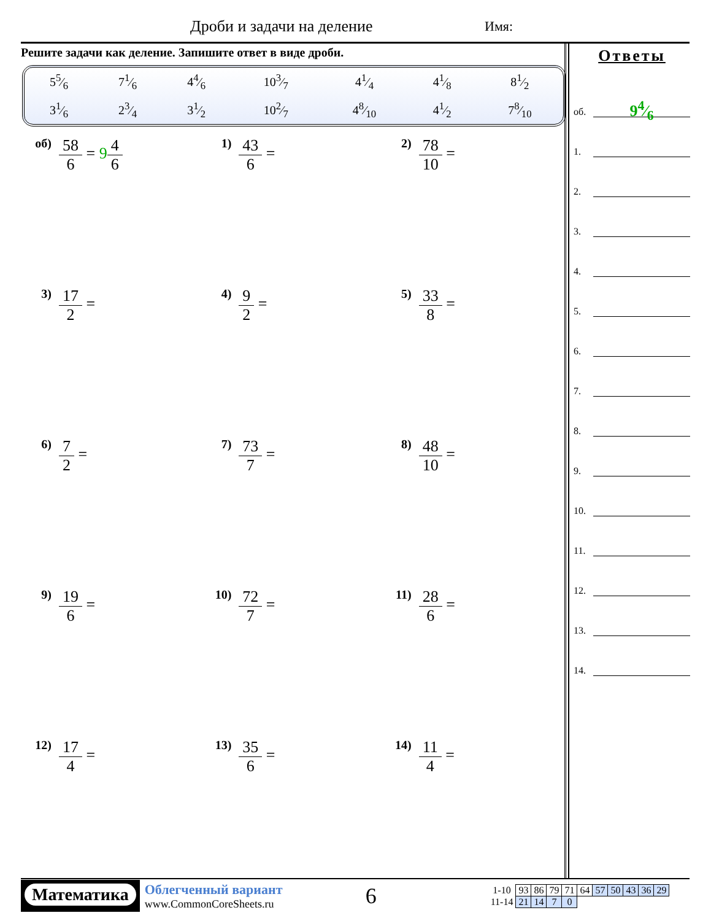Дроби и задачи на деление Имя:
Решите задачи как деление. Запишите ответ в виде дроби.
| 55⁄6 | 71⁄6 | 44⁄6 | 103⁄7 | 41⁄4 | 41⁄8 | 81⁄2 |
| 31⁄6 | 23⁄4 | 31⁄2 | 102⁄7 | 48⁄10 | 41⁄2 | 78⁄10 |
Ответы
об.
94⁄6
1.
2.
3.
4.
5.
6.
7.
8.
9.
10.
11.
12.
13.
14.
об)
58 6 = 94 6
1)
43 6 =
2)
78 10 =
3)
17 2 =
4)
9 2 =
5)
33 8 =
6)
7 2 =
7)
73 7 =
8)
48 10 =
9)
19 6 =
10)
72 7 =
11)
28 6 =
12)
17 4 =
13)
35 6 =
14)
11 4 =
Математика
Облегченный вариант
www.CommonCoreSheets.ru
6
| 1-10 | 93 | 86 | 79 | 71 | 64 | 57 | 50 | 43 | 36 | 29 |
| 11-14 | 21 | 14 | 7 | 0 | | | | | | |